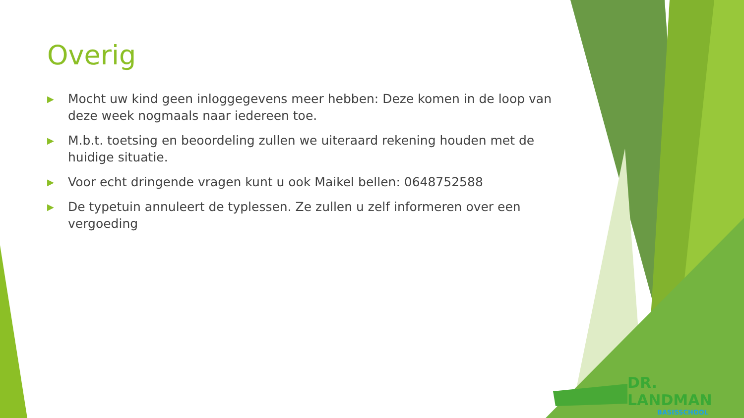Overig
▶ Mocht uw kind geen inloggegevens meer hebben: Deze komen in de loop van deze week nogmaals naar iedereen toe.
▶ M.b.t. toetsing en beoordeling zullen we uiteraard rekening houden met de huidige situatie.
▶ Voor echt dringende vragen kunt u ook Maikel bellen: 0648752588
▶ De typetuin annuleert de typlessen. Ze zullen u zelf informeren over een vergoeding
DR. LANDMAN
BASISSCHOOL